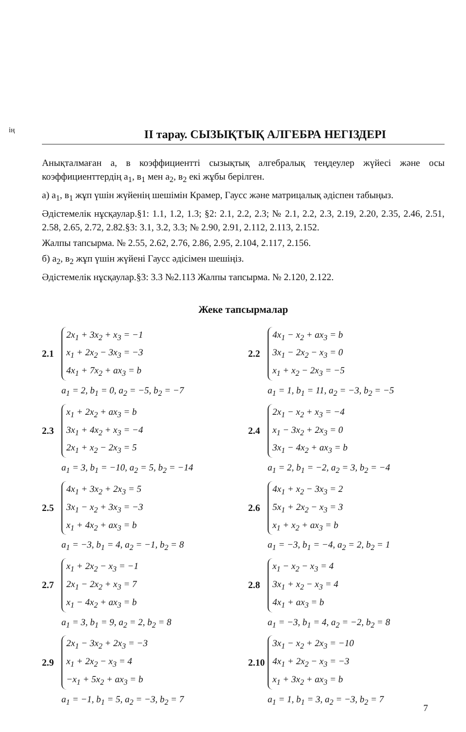ің ІІ тарау. СЫЗЫҚТЫҚ АЛГЕБРА НЕГІЗДЕРІ
Анықталмаған а, в коэффициентті сызықтық алгебралық теңдеулер жүйесі және осы коэффициенттердің а<sub>1</sub>, в<sub>1</sub> мен а<sub>2</sub>, в<sub>2</sub> екі жұбы берілген.
а) а<sub>1</sub>, в<sub>1</sub> жұп үшін жүйенің шешімін Крамер, Гаусс және матрицалық әдіспен табыңыз.
Әдістемелік нұсқаулар.§1: 1.1, 1.2, 1.3; §2: 2.1, 2.2, 2.3; № 2.1, 2.2, 2.3, 2.19, 2.20, 2.35, 2.46, 2.51, 2.58, 2.65, 2.72, 2.82.§3: 3.1, 3.2, 3.3; № 2.90, 2.91, 2.112, 2.113, 2.152.
Жалпы тапсырма. № 2.55, 2.62, 2.76, 2.86, 2.95, 2.104, 2.117, 2.156.
б) а<sub>2</sub>, в<sub>2</sub> жұп үшін жүйені Гаусс әдісімен шешіңіз.
Әдістемелік нұсқаулар.§3: 3.3 №2.113 Жалпы тапсырма. № 2.120, 2.122.
Жеке тапсырмалар
2.1
2x<sub>1</sub> + 3x<sub>2</sub> + x<sub>3</sub> = −1
x<sub>1</sub> + 2x<sub>2</sub> − 3x<sub>3</sub> = −3
4x<sub>1</sub> + 7x<sub>2</sub> + ax<sub>3</sub> = b
a<sub>1</sub> = 2, b<sub>1</sub> = 0, a<sub>2</sub> = −5, b<sub>2</sub> = −7
2.2
4x<sub>1</sub> − x<sub>2</sub> + ax<sub>3</sub> = b
3x<sub>1</sub> − 2x<sub>2</sub> − x<sub>3</sub> = 0
x<sub>1</sub> + x<sub>2</sub> − 2x<sub>3</sub> = −5
a<sub>1</sub> = 1, b<sub>1</sub> = 11, a<sub>2</sub> = −3, b<sub>2</sub> = −5
2.3
x<sub>1</sub> + 2x<sub>2</sub> + ax<sub>3</sub> = b
3x<sub>1</sub> + 4x<sub>2</sub> + x<sub>3</sub> = −4
2x<sub>1</sub> + x<sub>2</sub> − 2x<sub>3</sub> = 5
a<sub>1</sub> = 3, b<sub>1</sub> = −10, a<sub>2</sub> = 5, b<sub>2</sub> = −14
2.4
2x<sub>1</sub> − x<sub>2</sub> + x<sub>3</sub> = −4
x<sub>1</sub> − 3x<sub>2</sub> + 2x<sub>3</sub> = 0
3x<sub>1</sub> − 4x<sub>2</sub> + ax<sub>3</sub> = b
a<sub>1</sub> = 2, b<sub>1</sub> = −2, a<sub>2</sub> = 3, b<sub>2</sub> = −4
2.5
4x<sub>1</sub> + 3x<sub>2</sub> + 2x<sub>3</sub> = 5
3x<sub>1</sub> − x<sub>2</sub> + 3x<sub>3</sub> = −3
x<sub>1</sub> + 4x<sub>2</sub> + ax<sub>3</sub> = b
a<sub>1</sub> = −3, b<sub>1</sub> = 4, a<sub>2</sub> = −1, b<sub>2</sub> = 8
2.6
4x<sub>1</sub> + x<sub>2</sub> − 3x<sub>3</sub> = 2
5x<sub>1</sub> + 2x<sub>2</sub> − x<sub>3</sub> = 3
x<sub>1</sub> + x<sub>2</sub> + ax<sub>3</sub> = b
a<sub>1</sub> = −3, b<sub>1</sub> = −4, a<sub>2</sub> = 2, b<sub>2</sub> = 1
2.7
x<sub>1</sub> + 2x<sub>2</sub> − x<sub>3</sub> = −1
2x<sub>1</sub> − 2x<sub>2</sub> + x<sub>3</sub> = 7
x<sub>1</sub> − 4x<sub>2</sub> + ax<sub>3</sub> = b
a<sub>1</sub> = 3, b<sub>1</sub> = 9, a<sub>2</sub> = 2, b<sub>2</sub> = 8
2.8
x<sub>1</sub> − x<sub>2</sub> − x<sub>3</sub> = 4
3x<sub>1</sub> + x<sub>2</sub> − x<sub>3</sub> = 4
4x<sub>1</sub> + ax<sub>3</sub> = b
a<sub>1</sub> = −3, b<sub>1</sub> = 4, a<sub>2</sub> = −2, b<sub>2</sub> = 8
2.9
2x<sub>1</sub> − 3x<sub>2</sub> + 2x<sub>3</sub> = −3
x<sub>1</sub> + 2x<sub>2</sub> − x<sub>3</sub> = 4
−x<sub>1</sub> + 5x<sub>2</sub> + ax<sub>3</sub> = b
a<sub>1</sub> = −1, b<sub>1</sub> = 5, a<sub>2</sub> = −3, b<sub>2</sub> = 7
2.10
3x<sub>1</sub> − x<sub>2</sub> + 2x<sub>3</sub> = −10
4x<sub>1</sub> + 2x<sub>2</sub> − x<sub>3</sub> = −3
x<sub>1</sub> + 3x<sub>2</sub> + ax<sub>3</sub> = b
a<sub>1</sub> = 1, b<sub>1</sub> = 3, a<sub>2</sub> = −3, b<sub>2</sub> = 7
7